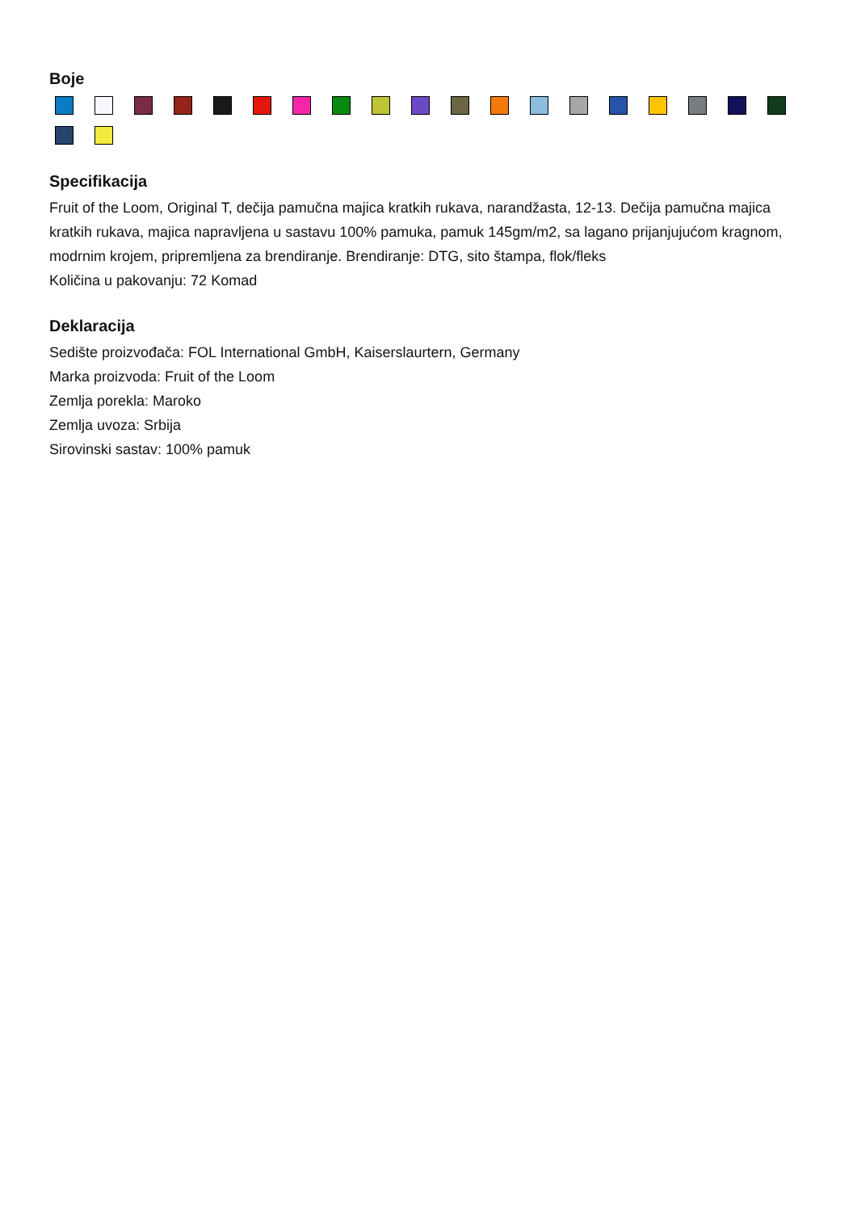Boje
Specifikacija
Fruit of the Loom, Original T, dečija pamučna majica kratkih rukava, narandžasta, 12-13. Dečija pamučna majica kratkih rukava, majica napravljena u sastavu 100% pamuka, pamuk 145gm/m2, sa lagano prijanjujućom kragnom, modrnim krojem, pripremljena za brendiranje. Brendiranje: DTG, sito štampa, flok/fleks
Količina u pakovanju: 72 Komad
Deklaracija
Sedište proizvođača: FOL International GmbH, Kaiserslaurtern, Germany
Marka proizvoda: Fruit of the Loom
Zemlja porekla: Maroko
Zemlja uvoza: Srbija
Sirovinski sastav: 100% pamuk